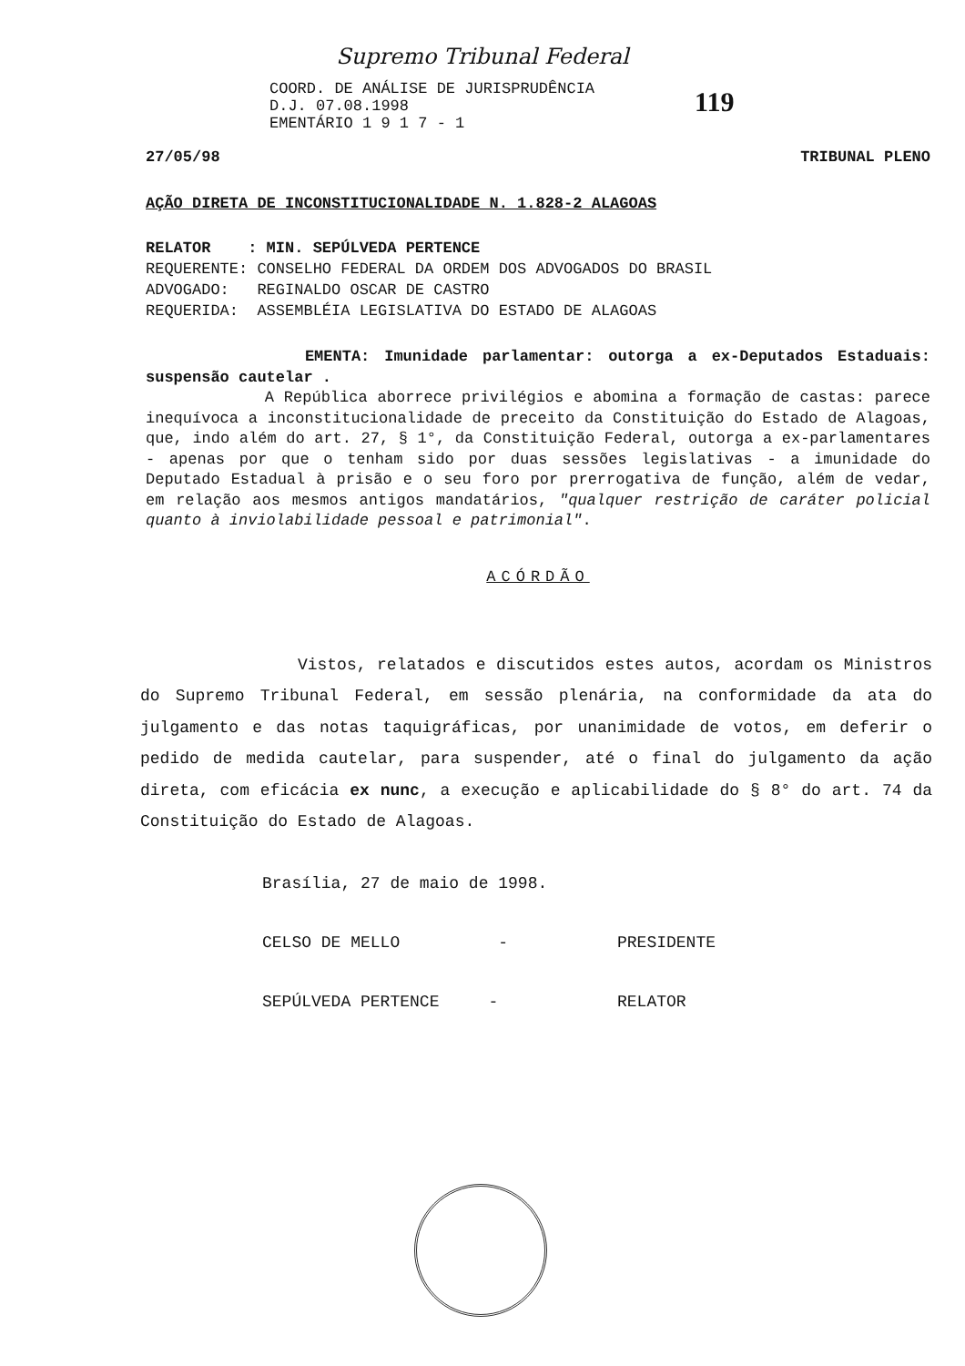Supremo Tribunal Federal
COORD. DE ANÁLISE DE JURISPRUDÊNCIA
D.J. 07.08.1998
EMENTÁRIO 1 9 1 7 - 1
119
27/05/98 TRIBUNAL PLENO
AÇÃO DIRETA DE INCONSTITUCIONALIDADE N. 1.828-2 ALAGOAS
RELATOR : MIN. SEPÚLVEDA PERTENCE
REQUERENTE: CONSELHO FEDERAL DA ORDEM DOS ADVOGADOS DO BRASIL
ADVOGADO: REGINALDO OSCAR DE CASTRO
REQUERIDA: ASSEMBLÉIA LEGISLATIVA DO ESTADO DE ALAGOAS
EMENTA: Imunidade parlamentar: outorga a ex-Deputados Estaduais: suspensão cautelar .
A República aborrece privilégios e abomina a formação de castas: parece inequívoca a inconstitucionalidade de preceito da Constituição do Estado de Alagoas, que, indo além do art. 27, § 1°, da Constituição Federal, outorga a ex-parlamentares - apenas por que o tenham sido por duas sessões legislativas - a imunidade do Deputado Estadual à prisão e o seu foro por prerrogativa de função, além de vedar, em relação aos mesmos antigos mandatários, "qualquer restrição de caráter policial quanto à inviolabilidade pessoal e patrimonial".
ACÓRDÃO
Vistos, relatados e discutidos estes autos, acordam os Ministros do Supremo Tribunal Federal, em sessão plenária, na conformidade da ata do julgamento e das notas taquigráficas, por unanimidade de votos, em deferir o pedido de medida cautelar, para suspender, até o final do julgamento da ação direta, com eficácia ex nunc, a execução e aplicabilidade do § 8° do art. 74 da Constituição do Estado de Alagoas.
Brasília, 27 de maio de 1998.
CELSO DE MELLO - PRESIDENTE
SEPÚLVEDA PERTENCE - RELATOR